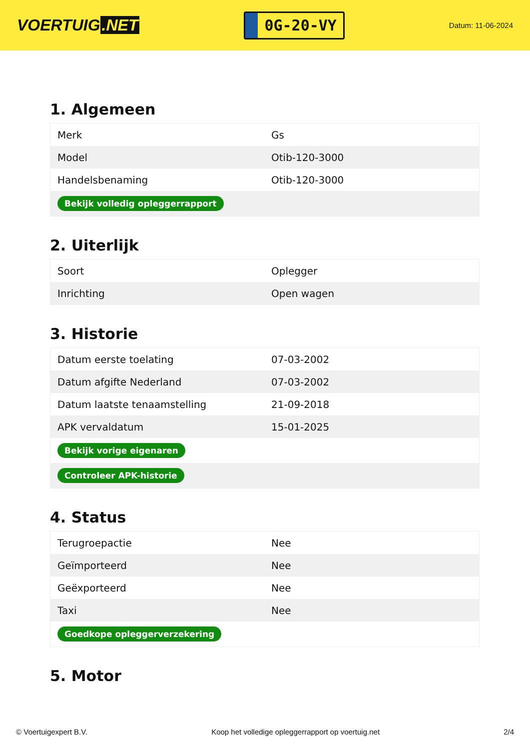VOERTUIG.NET
0G-20-VY
Datum: 11-06-2024
1. Algemeen
| Merk | Gs |
| Model | Otib-120-3000 |
| Handelsbenaming | Otib-120-3000 |
| Bekijk volledig opleggerrapport | |
2. Uiterlijk
| Soort | Oplegger |
| Inrichting | Open wagen |
3. Historie
| Datum eerste toelating | 07-03-2002 |
| Datum afgifte Nederland | 07-03-2002 |
| Datum laatste tenaamstelling | 21-09-2018 |
| APK vervaldatum | 15-01-2025 |
| Bekijk vorige eigenaren | |
| Controleer APK-historie | |
4. Status
| Terugroepactie | Nee |
| Geïmporteerd | Nee |
| Geëxporteerd | Nee |
| Taxi | Nee |
| Goedkope opleggerverzekering | |
5. Motor
© Voertuigexpert B.V. Koop het volledige opleggerrapport op voertuig.net 2/4